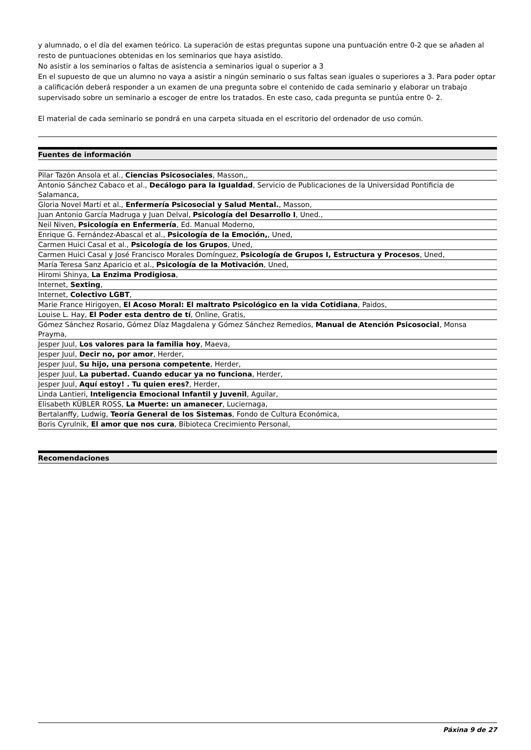y alumnado, o el día del examen teórico. La superación de estas preguntas supone una puntuación entre 0-2 que se añaden al resto de puntuaciones obtenidas en los seminarios que haya asistido.
No asistir a los seminarios o faltas de asistencia a seminarios igual o superior a 3
En el supuesto de que un alumno no vaya a asistir a ningún seminario o sus faltas sean iguales o superiores a 3. Para poder optar a calificación deberá responder a un examen de una pregunta sobre el contenido de cada seminario y elaborar un trabajo supervisado sobre un seminario a escoger de entre los tratados. En este caso, cada pregunta se puntúa entre 0- 2.
El material de cada seminario se pondrá en una carpeta situada en el escritorio del ordenador de uso común.
Fuentes de información
Pilar Tazón Ansola et al., Ciencias Psicosociales, Masson,,
Antonio Sánchez Cabaco et al., Decálogo para la Igualdad, Servicio de Publicaciones de la Universidad Pontificia de Salamanca,
Gloria Novel Martí et al., Enfermería Psicosocial y Salud Mental., Masson,
Juan Antonio García Madruga y Juan Delval, Psicología del Desarrollo I, Uned.,
Neil Niven, Psicología en Enfermería, Ed. Manual Moderno,
Enrique G. Fernández-Abascal et al., Psicología de la Emoción,, Uned,
Carmen Huici Casal et al., Psicología de los Grupos, Uned,
Carmen Huici Casal y José Francisco Morales Domínguez, Psicología de Grupos I, Estructura y Procesos, Uned,
María Teresa Sanz Aparicio et al., Psicología de la Motivación, Uned,
Hiromi Shinya, La Enzima Prodigiosa,
Internet, Sexting,
Internet, Colectivo LGBT,
Marie France Hirigoyen, El Acoso Moral: El maltrato Psicológico en la vida Cotidiana, Paidos,
Louise L. Hay, El Poder esta dentro de tí, Online, Gratis,
Gómez Sánchez Rosario, Gómez Díaz Magdalena y Gómez Sánchez Remedios, Manual de Atención Psicosocial, Monsa Prayma,
Jesper Juul, Los valores para la familia hoy, Maeva,
Jesper Juul, Decir no, por amor, Herder,
Jesper Juul, Su hijo, una persona competente, Herder,
Jesper Juul, La pubertad. Cuando educar ya no funciona, Herder,
Jesper Juul, Aquí estoy! . Tu quien eres?, Herder,
Linda Lantieri, Inteligencia Emocional Infantil y Juvenil, Aguilar,
Elisabeth KÜBLER ROSS, La Muerte: un amanecer, Luciernaga,
Bertalanffy, Ludwig, Teoría General de los Sistemas, Fondo de Cultura Económica,
Boris Cyrulnik, El amor que nos cura, Bibioteca Crecimiento Personal,
Recomendaciones
Páxina 9 de 27